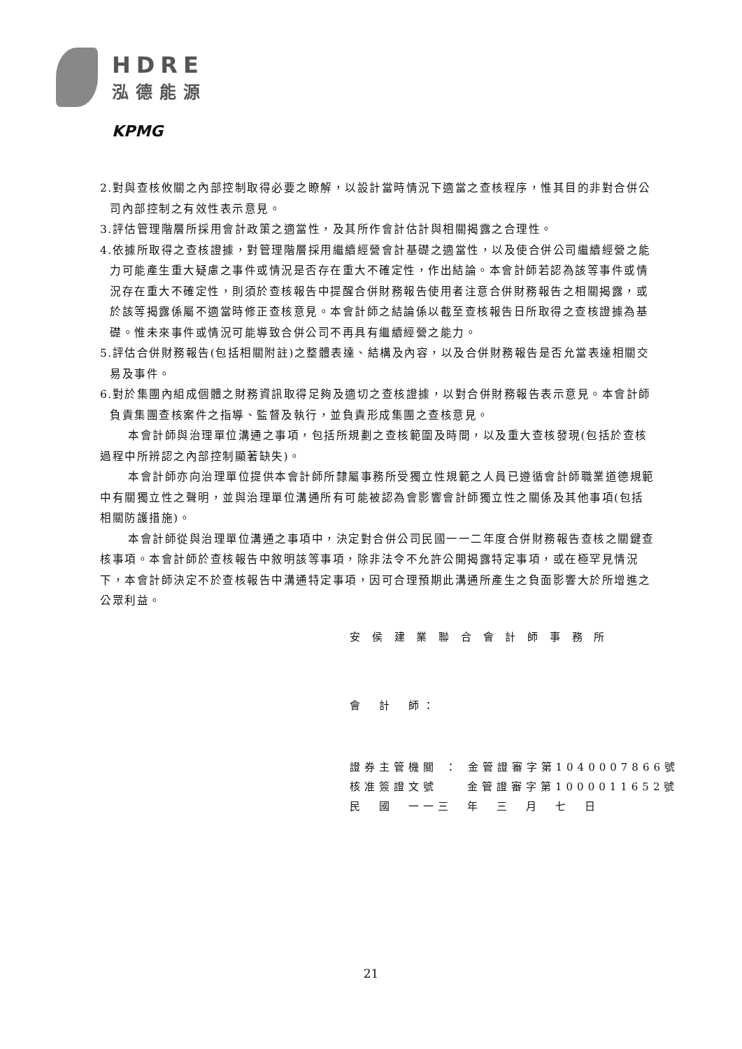HDRE
泓德能源
KPMG
2.對與查核攸關之內部控制取得必要之瞭解，以設計當時情況下適當之查核程序，惟其目的非對合併公司內部控制之有效性表示意見。
3.評估管理階層所採用會計政策之適當性，及其所作會計估計與相關揭露之合理性。
4.依據所取得之查核證據，對管理階層採用繼續經營會計基礎之適當性，以及使合併公司繼續經營之能力可能產生重大疑慮之事件或情況是否存在重大不確定性，作出結論。本會計師若認為該等事件或情況存在重大不確定性，則須於查核報告中提醒合併財務報告使用者注意合併財務報告之相關揭露，或於該等揭露係屬不適當時修正查核意見。本會計師之結論係以截至查核報告日所取得之查核證據為基礎。惟未來事件或情況可能導致合併公司不再具有繼續經營之能力。
5.評估合併財務報告(包括相關附註)之整體表達、結構及內容，以及合併財務報告是否允當表達相關交易及事件。
6.對於集團內組成個體之財務資訊取得足夠及適切之查核證據，以對合併財務報告表示意見。本會計師負責集團查核案件之指導、監督及執行，並負責形成集團之查核意見。
本會計師與治理單位溝通之事項，包括所規劃之查核範圍及時間，以及重大查核發現(包括於查核過程中所辨認之內部控制顯著缺失)。
本會計師亦向治理單位提供本會計師所隸屬事務所受獨立性規範之人員已遵循會計師職業道德規範中有關獨立性之聲明，並與治理單位溝通所有可能被認為會影響會計師獨立性之關係及其他事項(包括相關防護措施)。
本會計師從與治理單位溝通之事項中，決定對合併公司民國一一二年度合併財務報告查核之關鍵查核事項。本會計師於查核報告中敘明該等事項，除非法令不允許公開揭露特定事項，或在極罕見情況下，本會計師決定不於查核報告中溝通特定事項，因可合理預期此溝通所產生之負面影響大於所增進之公眾利益。
安 侯 建 業 聯 合 會 計 師 事 務 所
會　計　師：
證券主管機關 ： 金管證審字第1040007866號
核准簽證文號　　金管證審字第1000011652號
民　國　一一三　年　三　月　七　日
21